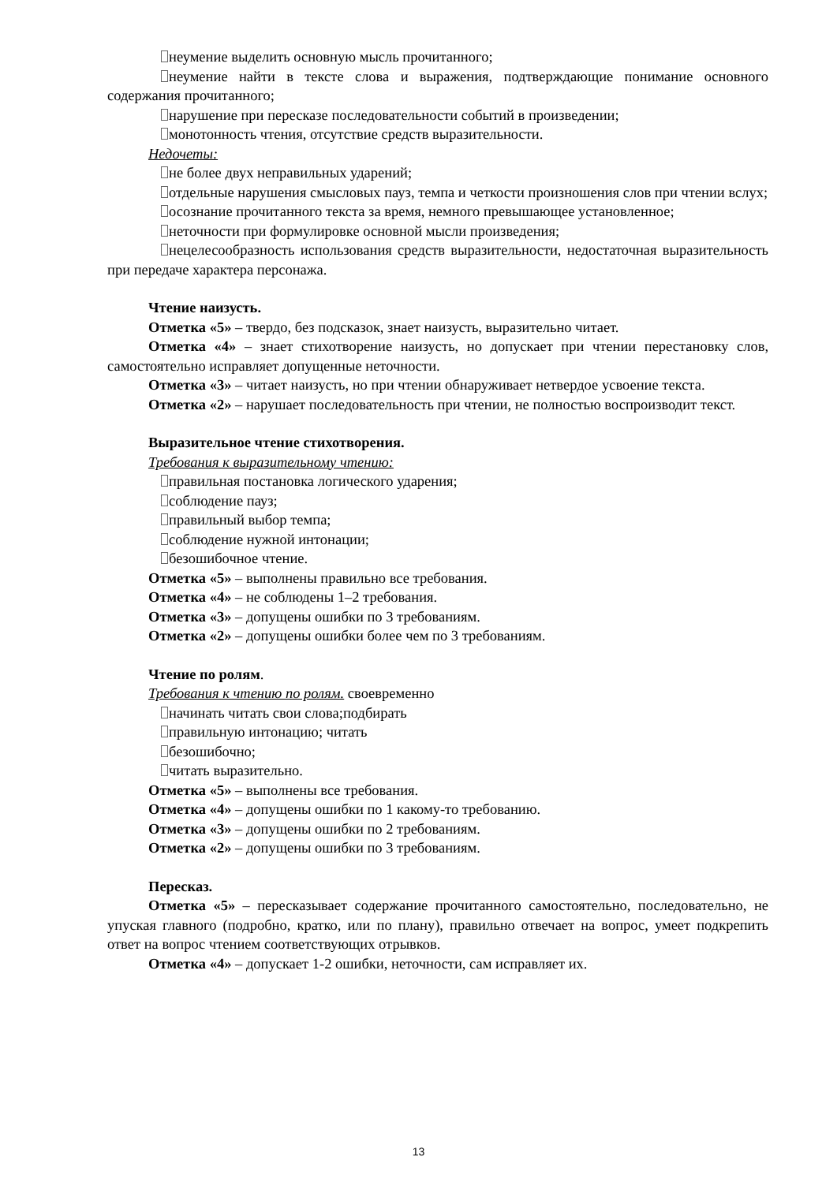неумение выделить основную мысль прочитанного;
неумение найти в тексте слова и выражения, подтверждающие понимание основного содержания прочитанного;
нарушение при пересказе последовательности событий в произведении;
монотонность чтения, отсутствие средств выразительности.
Недочеты:
не более двух неправильных ударений;
отдельные нарушения смысловых пауз, темпа и четкости произношения слов при чтении вслух;
осознание прочитанного текста за время, немного превышающее установленное;
неточности при формулировке основной мысли произведения;
нецелесообразность использования средств выразительности, недостаточная выразительность при передаче характера персонажа.
Чтение наизусть.
Отметка «5» – твердо, без подсказок, знает наизусть, выразительно читает.
Отметка «4» – знает стихотворение наизусть, но допускает при чтении перестановку слов, самостоятельно исправляет допущенные неточности.
Отметка «3» – читает наизусть, но при чтении обнаруживает нетвердое усвоение текста.
Отметка «2» – нарушает последовательность при чтении, не полностью воспроизводит текст.
Выразительное чтение стихотворения.
Требования к выразительному чтению:
правильная постановка логического ударения;
соблюдение пауз;
правильный выбор темпа;
соблюдение нужной интонации;
безошибочное чтение.
Отметка «5» – выполнены правильно все требования.
Отметка «4» – не соблюдены 1–2 требования.
Отметка «3» – допущены ошибки по 3 требованиям.
Отметка «2» – допущены ошибки более чем по 3 требованиям.
Чтение по ролям.
Требования к чтению по ролям. своевременно
начинать читать свои слова;подбирать
правильную интонацию; читать
безошибочно;
читать выразительно.
Отметка «5» – выполнены все требования.
Отметка «4» – допущены ошибки по 1 какому-то требованию.
Отметка «3» – допущены ошибки по 2 требованиям.
Отметка «2» – допущены ошибки по 3 требованиям.
Пересказ.
Отметка «5» – пересказывает содержание прочитанного самостоятельно, последовательно, не упуская главного (подробно, кратко, или по плану), правильно отвечает на вопрос, умеет подкрепить ответ на вопрос чтением соответствующих отрывков.
Отметка «4» – допускает 1-2 ошибки, неточности, сам исправляет их.
13